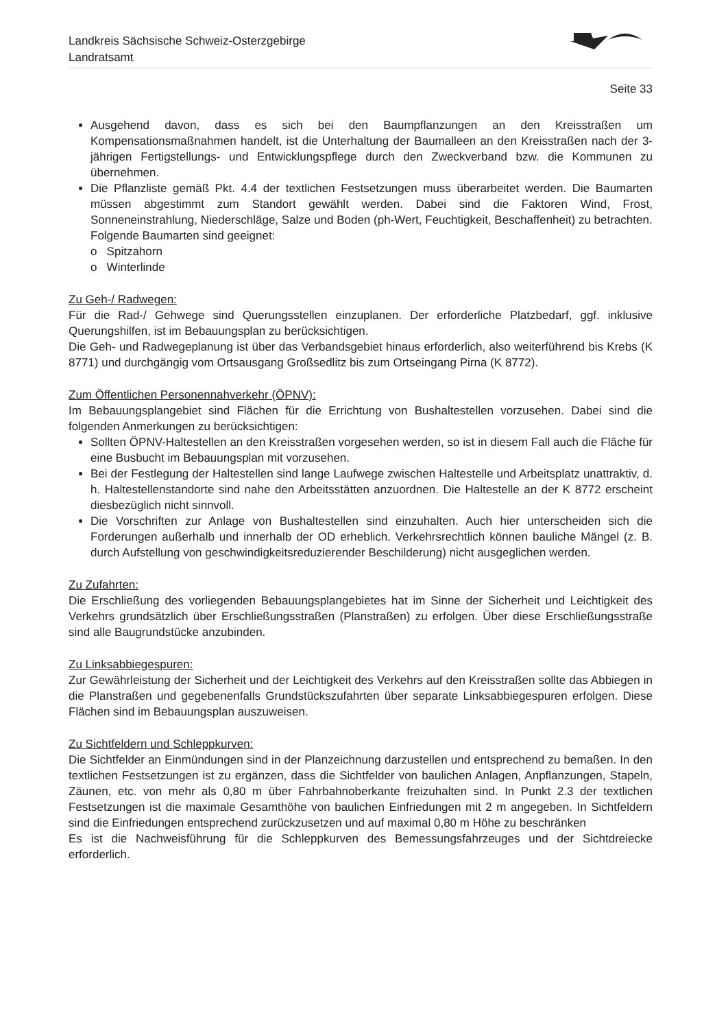Landkreis Sächsische Schweiz-Osterzgebirge
Landratsamt
Seite 33
Ausgehend davon, dass es sich bei den Baumpflanzungen an den Kreisstraßen um Kompensationsmaßnahmen handelt, ist die Unterhaltung der Baumalleen an den Kreisstraßen nach der 3-jährigen Fertigstellungs- und Entwicklungspflege durch den Zweckverband bzw. die Kommunen zu übernehmen.
Die Pflanzliste gemäß Pkt. 4.4 der textlichen Festsetzungen muss überarbeitet werden. Die Baumarten müssen abgestimmt zum Standort gewählt werden. Dabei sind die Faktoren Wind, Frost, Sonneneinstrahlung, Niederschläge, Salze und Boden (ph-Wert, Feuchtigkeit, Beschaffenheit) zu betrachten.
Folgende Baumarten sind geeignet:
o Spitzahorn
o Winterlinde
Zu Geh-/ Radwegen:
Für die Rad-/ Gehwege sind Querungsstellen einzuplanen. Der erforderliche Platzbedarf, ggf. inklusive Querungshilfen, ist im Bebauungsplan zu berücksichtigen.
Die Geh- und Radwegeplanung ist über das Verbandsgebiet hinaus erforderlich, also weiterführend bis Krebs (K 8771) und durchgängig vom Ortsausgang Großsedlitz bis zum Ortseingang Pirna (K 8772).
Zum Öffentlichen Personennahverkehr (ÖPNV):
Im Bebauungsplangebiet sind Flächen für die Errichtung von Bushaltestellen vorzusehen. Dabei sind die folgenden Anmerkungen zu berücksichtigen:
Sollten ÖPNV-Haltestellen an den Kreisstraßen vorgesehen werden, so ist in diesem Fall auch die Fläche für eine Busbucht im Bebauungsplan mit vorzusehen.
Bei der Festlegung der Haltestellen sind lange Laufwege zwischen Haltestelle und Arbeitsplatz unattraktiv, d. h. Haltestellenstandorte sind nahe den Arbeitsstätten anzuordnen. Die Haltestelle an der K 8772 erscheint diesbezüglich nicht sinnvoll.
Die Vorschriften zur Anlage von Bushaltestellen sind einzuhalten. Auch hier unterscheiden sich die Forderungen außerhalb und innerhalb der OD erheblich. Verkehrsrechtlich können bauliche Mängel (z. B. durch Aufstellung von geschwindigkeitsreduzierender Beschilderung) nicht ausgeglichen werden.
Zu Zufahrten:
Die Erschließung des vorliegenden Bebauungsplangebietes hat im Sinne der Sicherheit und Leichtigkeit des Verkehrs grundsätzlich über Erschließungsstraßen (Planstraßen) zu erfolgen. Über diese Erschließungsstraße sind alle Baugrundstücke anzubinden.
Zu Linksabbiegespuren:
Zur Gewährleistung der Sicherheit und der Leichtigkeit des Verkehrs auf den Kreisstraßen sollte das Abbiegen in die Planstraßen und gegebenenfalls Grundstückszufahrten über separate Linksabbiegespuren erfolgen. Diese Flächen sind im Bebauungsplan auszuweisen.
Zu Sichtfeldern und Schleppkurven:
Die Sichtfelder an Einmündungen sind in der Planzeichnung darzustellen und entsprechend zu bemaßen. In den textlichen Festsetzungen ist zu ergänzen, dass die Sichtfelder von baulichen Anlagen, Anpflanzungen, Stapeln, Zäunen, etc. von mehr als 0,80 m über Fahrbahnoberkante freizuhalten sind. In Punkt 2.3 der textlichen Festsetzungen ist die maximale Gesamthöhe von baulichen Einfriedungen mit 2 m angegeben. In Sichtfeldern sind die Einfriedungen entsprechend zurückzusetzen und auf maximal 0,80 m Höhe zu beschränken
Es ist die Nachweisführung für die Schleppkurven des Bemessungsfahrzeuges und der Sichtdreiecke erforderlich.